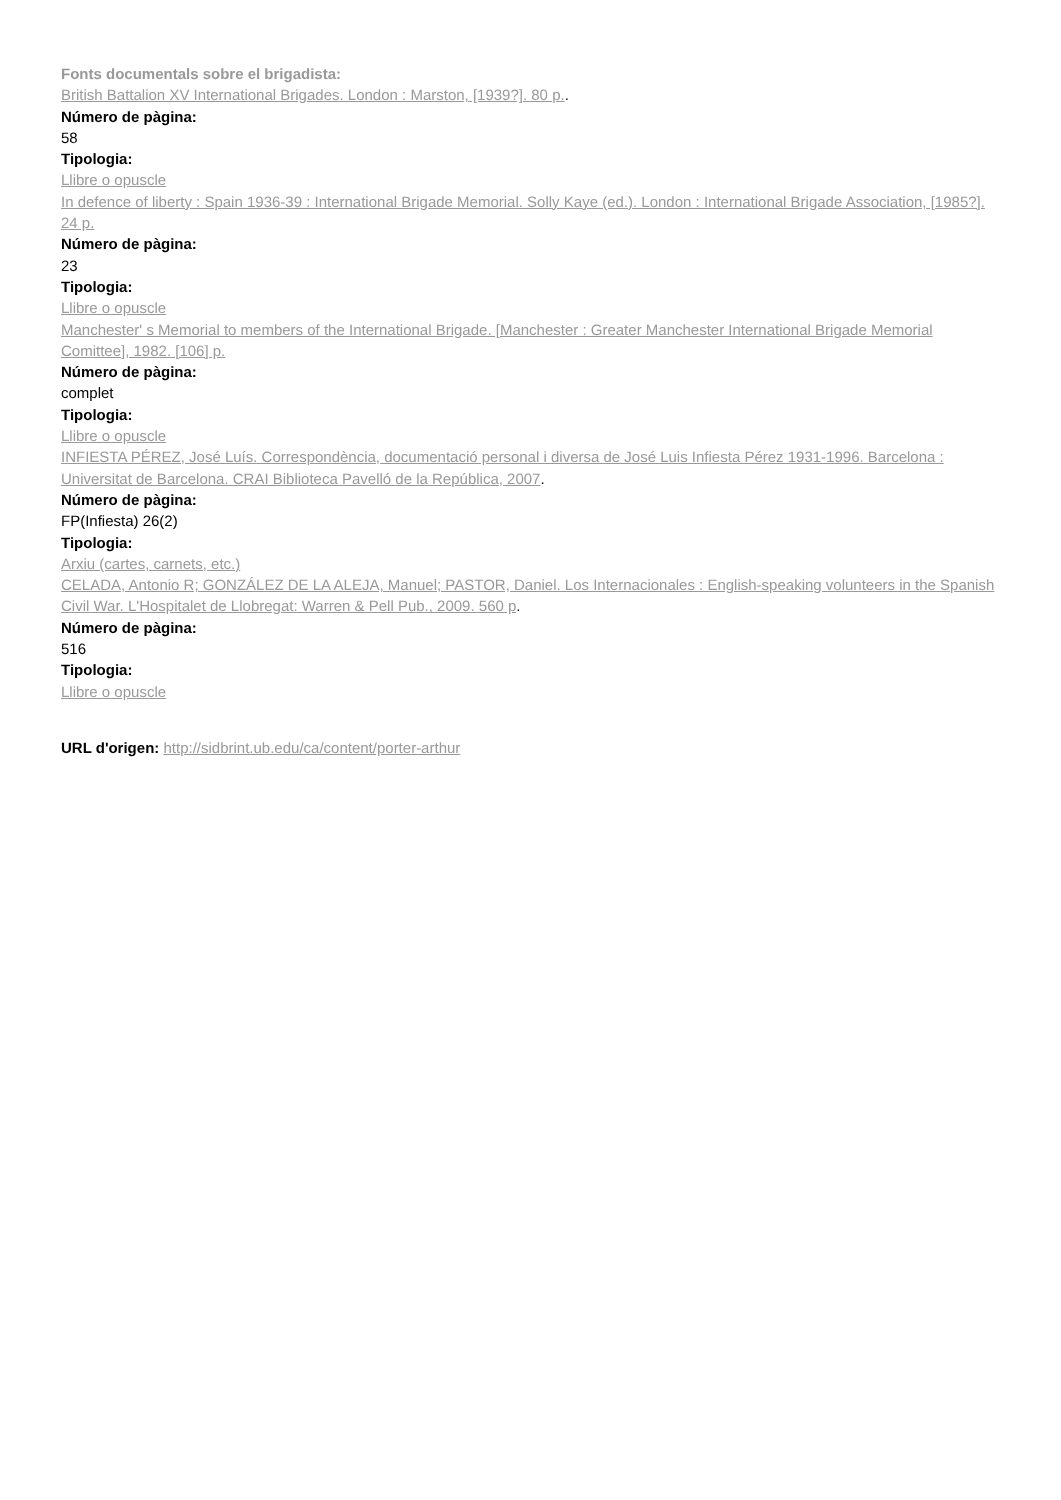Fonts documentals sobre el brigadista:
British Battalion XV International Brigades. London : Marston, [1939?]. 80 p..
Número de pàgina:
58
Tipologia:
Llibre o opuscle
In defence of liberty : Spain 1936-39 : International Brigade Memorial. Solly Kaye (ed.). London : International Brigade Association, [1985?]. 24 p.
Número de pàgina:
23
Tipologia:
Llibre o opuscle
Manchester' s Memorial to members of the International Brigade. [Manchester : Greater Manchester International Brigade Memorial Comittee], 1982. [106] p.
Número de pàgina:
complet
Tipologia:
Llibre o opuscle
INFIESTA PÉREZ, José Luís. Correspondència, documentació personal i diversa de José Luis Infiesta Pérez 1931-1996. Barcelona : Universitat de Barcelona. CRAI Biblioteca Pavelló de la República, 2007.
Número de pàgina:
FP(Infiesta) 26(2)
Tipologia:
Arxiu (cartes, carnets, etc.)
CELADA, Antonio R; GONZÁLEZ DE LA ALEJA, Manuel; PASTOR, Daniel. Los Internacionales : English-speaking volunteers in the Spanish Civil War. L'Hospitalet de Llobregat: Warren & Pell Pub., 2009. 560 p.
Número de pàgina:
516
Tipologia:
Llibre o opuscle
URL d'origen: http://sidbrint.ub.edu/ca/content/porter-arthur